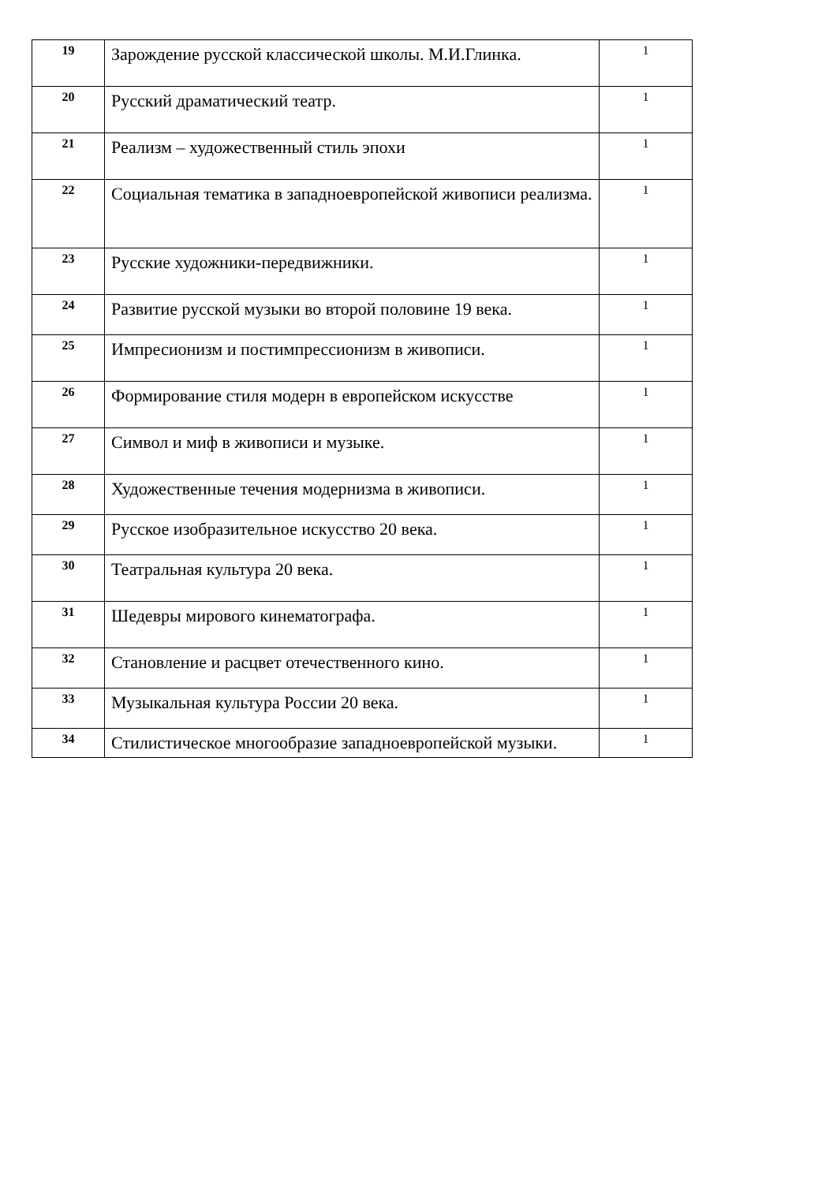| 19 | Зарождение русской классической школы. М.И.Глинка. | 1 |
| 20 | Русский драматический театр. | 1 |
| 21 | Реализм – художественный стиль эпохи | 1 |
| 22 | Социальная тематика в западноевропейской живописи реализма. | 1 |
| 23 | Русские художники-передвижники. | 1 |
| 24 | Развитие русской музыки во второй половине 19 века. | 1 |
| 25 | Импресионизм и постимпрессионизм в живописи. | 1 |
| 26 | Формирование стиля модерн в европейском искусстве | 1 |
| 27 | Символ и миф в живописи и музыке. | 1 |
| 28 | Художественные течения модернизма в живописи. | 1 |
| 29 | Русское изобразительное искусство 20 века. | 1 |
| 30 | Театральная культура 20 века. | 1 |
| 31 | Шедевры мирового кинематографа. | 1 |
| 32 | Становление и расцвет отечественного кино. | 1 |
| 33 | Музыкальная культура России 20 века. | 1 |
| 34 | Стилистическое многообразие западноевропейской музыки. | 1 |